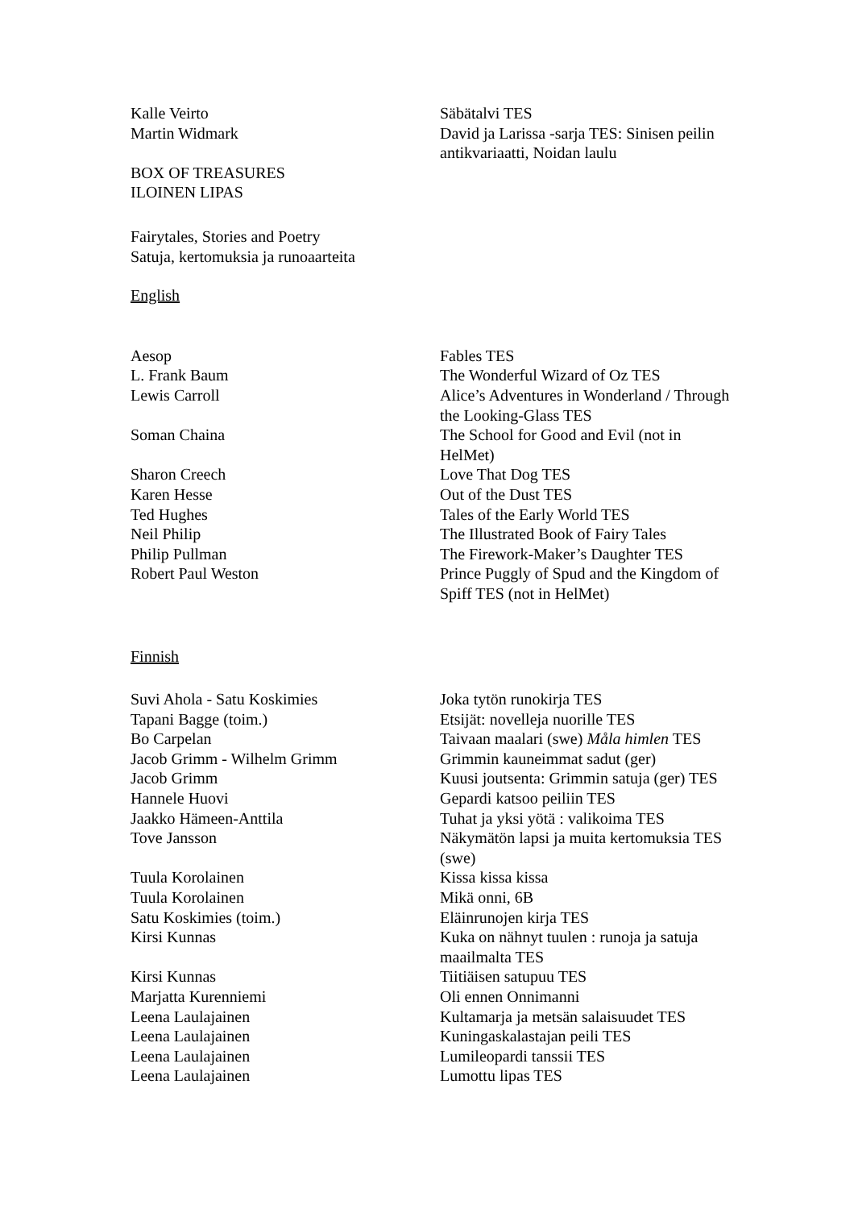| Kalle Veirto | Säbätalvi TES |
| Martin Widmark | David ja Larissa -sarja TES: Sinisen peilin antikvariaatti, Noidan laulu |
BOX OF TREASURES
ILOINEN LIPAS
Fairytales, Stories and Poetry
Satuja, kertomuksia ja runoaarteita
English
| Aesop | Fables TES |
| L. Frank Baum | The Wonderful Wizard of Oz TES |
| Lewis Carroll | Alice’s Adventures in Wonderland / Through the Looking-Glass TES |
| Soman Chaina | The School for Good and Evil (not in HelMet) |
| Sharon Creech | Love That Dog TES |
| Karen Hesse | Out of the Dust TES |
| Ted Hughes | Tales of the Early World TES |
| Neil Philip | The Illustrated Book of Fairy Tales |
| Philip Pullman | The Firework-Maker’s Daughter TES |
| Robert Paul Weston | Prince Puggly of Spud and the Kingdom of Spiff TES (not in HelMet) |
Finnish
| Suvi Ahola - Satu Koskimies | Joka tytön runokirja TES |
| Tapani Bagge (toim.) | Etsijät: novelleja nuorille TES |
| Bo Carpelan | Taivaan maalari (swe) Måla himlen TES |
| Jacob Grimm - Wilhelm Grimm | Grimmin kauneimmat sadut (ger) |
| Jacob Grimm | Kuusi joutsenta: Grimmin satuja (ger) TES |
| Hannele Huovi | Gepardi katsoo peiliin TES |
| Jaakko Hämeen-Anttila | Tuhat ja yksi yötä : valikoima TES |
| Tove Jansson | Näkymätön lapsi ja muita kertomuksia TES (swe) |
| Tuula Korolainen | Kissa kissa kissa |
| Tuula Korolainen | Mikä onni, 6B |
| Satu Koskimies (toim.) | Eläinrunojen kirja TES |
| Kirsi Kunnas | Kuka on nähnyt tuulen : runoja ja satuja maailmalta TES |
| Kirsi Kunnas | Tiitiäisen satupuu TES |
| Marjatta Kurenniemi | Oli ennen Onnimanni |
| Leena Laulajainen | Kultamarja ja metsän salaisuudet TES |
| Leena Laulajainen | Kuningaskalastajan peili TES |
| Leena Laulajainen | Lumileopardi tanssii TES |
| Leena Laulajainen | Lumottu lipas TES |